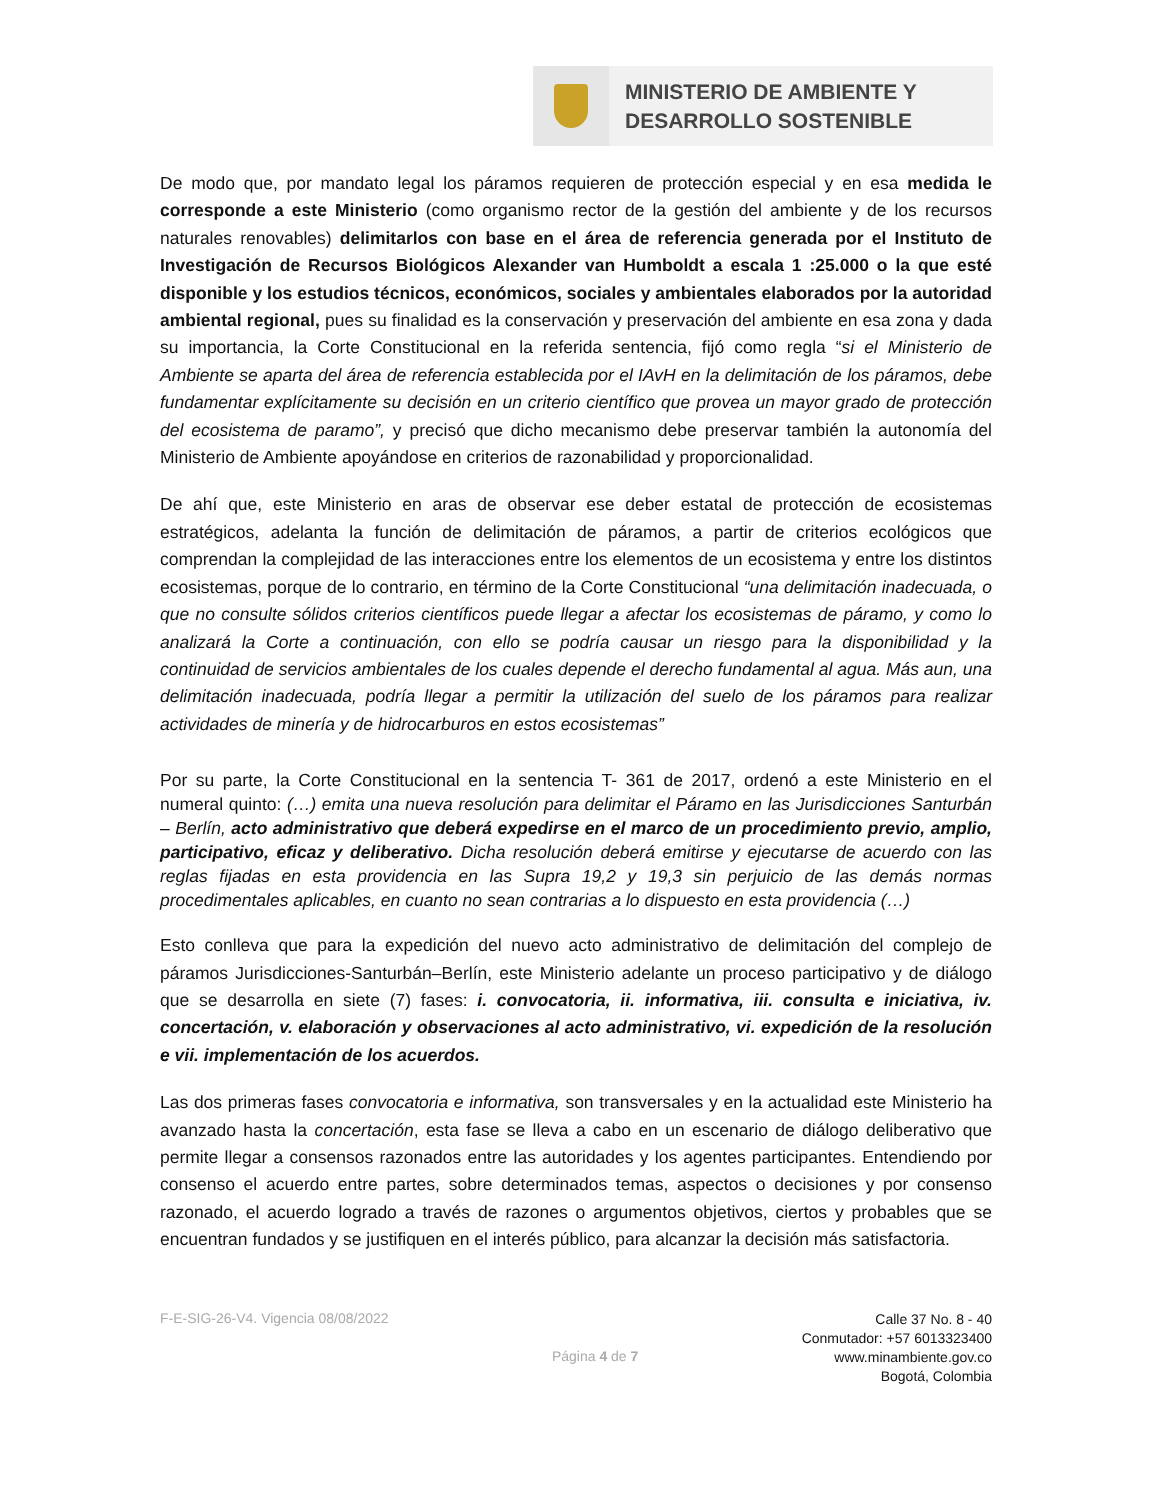MINISTERIO DE AMBIENTE Y
DESARROLLO SOSTENIBLE
De modo que, por mandato legal los páramos requieren de protección especial y en esa medida le corresponde a este Ministerio (como organismo rector de la gestión del ambiente y de los recursos naturales renovables) delimitarlos con base en el área de referencia generada por el Instituto de Investigación de Recursos Biológicos Alexander van Humboldt a escala 1 :25.000 o la que esté disponible y los estudios técnicos, económicos, sociales y ambientales elaborados por la autoridad ambiental regional, pues su finalidad es la conservación y preservación del ambiente en esa zona y dada su importancia, la Corte Constitucional en la referida sentencia, fijó como regla “si el Ministerio de Ambiente se aparta del área de referencia establecida por el IAvH en la delimitación de los páramos, debe fundamentar explícitamente su decisión en un criterio científico que provea un mayor grado de protección del ecosistema de paramo”, y precisó que dicho mecanismo debe preservar también la autonomía del Ministerio de Ambiente apoyándose en criterios de razonabilidad y proporcionalidad.
De ahí que, este Ministerio en aras de observar ese deber estatal de protección de ecosistemas estratégicos, adelanta la función de delimitación de páramos, a partir de criterios ecológicos que comprendan la complejidad de las interacciones entre los elementos de un ecosistema y entre los distintos ecosistemas, porque de lo contrario, en término de la Corte Constitucional “una delimitación inadecuada, o que no consulte sólidos criterios científicos puede llegar a afectar los ecosistemas de páramo, y como lo analizará la Corte a continuación, con ello se podría causar un riesgo para la disponibilidad y la continuidad de servicios ambientales de los cuales depende el derecho fundamental al agua. Más aun, una delimitación inadecuada, podría llegar a permitir la utilización del suelo de los páramos para realizar actividades de minería y de hidrocarburos en estos ecosistemas”
Por su parte, la Corte Constitucional en la sentencia T- 361 de 2017, ordenó a este Ministerio en el numeral quinto: (…) emita una nueva resolución para delimitar el Páramo en las Jurisdicciones Santurbán – Berlín, acto administrativo que deberá expedirse en el marco de un procedimiento previo, amplio, participativo, eficaz y deliberativo. Dicha resolución deberá emitirse y ejecutarse de acuerdo con las reglas fijadas en esta providencia en las Supra 19,2 y 19,3 sin perjuicio de las demás normas procedimentales aplicables, en cuanto no sean contrarias a lo dispuesto en esta providencia (…)
Esto conlleva que para la expedición del nuevo acto administrativo de delimitación del complejo de páramos Jurisdicciones-Santurbán–Berlín, este Ministerio adelante un proceso participativo y de diálogo que se desarrolla en siete (7) fases: i. convocatoria, ii. informativa, iii. consulta e iniciativa, iv. concertación, v. elaboración y observaciones al acto administrativo, vi. expedición de la resolución e vii. implementación de los acuerdos.
Las dos primeras fases convocatoria e informativa, son transversales y en la actualidad este Ministerio ha avanzado hasta la concertación, esta fase se lleva a cabo en un escenario de diálogo deliberativo que permite llegar a consensos razonados entre las autoridades y los agentes participantes. Entendiendo por consenso el acuerdo entre partes, sobre determinados temas, aspectos o decisiones y por consenso razonado, el acuerdo logrado a través de razones o argumentos objetivos, ciertos y probables que se encuentran fundados y se justifiquen en el interés público, para alcanzar la decisión más satisfactoria.
F-E-SIG-26-V4. Vigencia 08/08/2022
Página 4 de 7
Calle 37 No. 8 - 40
Conmutador: +57 6013323400
www.minambiente.gov.co
Bogotá, Colombia